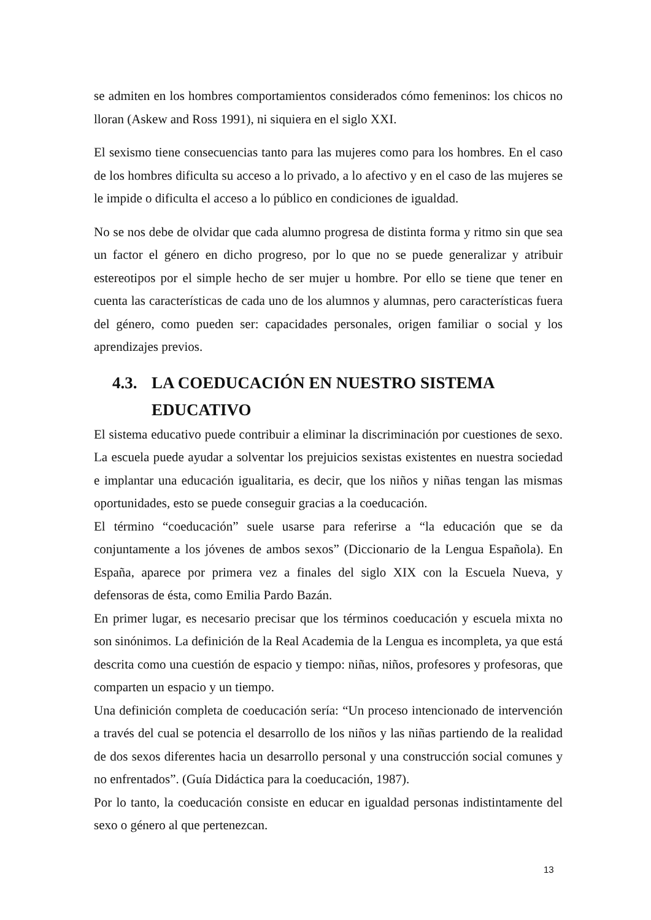se admiten en los hombres comportamientos considerados cómo femeninos: los chicos no lloran (Askew and Ross 1991), ni siquiera en el siglo XXI.
El sexismo tiene consecuencias tanto para las mujeres como para los hombres. En el caso de los hombres dificulta su acceso a lo privado, a lo afectivo y en el caso de las mujeres se le impide o dificulta el acceso a lo público en condiciones de igualdad.
No se nos debe de olvidar que cada alumno progresa de distinta forma y ritmo sin que sea un factor el género en dicho progreso, por lo que no se puede generalizar y atribuir estereotipos por el simple hecho de ser mujer u hombre. Por ello se tiene que tener en cuenta las características de cada uno de los alumnos y alumnas, pero características fuera del género, como pueden ser: capacidades personales, origen familiar o social y los aprendizajes previos.
4.3. LA COEDUCACIÓN EN NUESTRO SISTEMA EDUCATIVO
El sistema educativo puede contribuir a eliminar la discriminación por cuestiones de sexo. La escuela puede ayudar a solventar los prejuicios sexistas existentes en nuestra sociedad e implantar una educación igualitaria, es decir, que los niños y niñas tengan las mismas oportunidades, esto se puede conseguir gracias a la coeducación.
El término “coeducación” suele usarse para referirse a “la educación que se da conjuntamente a los jóvenes de ambos sexos” (Diccionario de la Lengua Española). En España, aparece por primera vez a finales del siglo XIX con la Escuela Nueva, y defensoras de ésta, como Emilia Pardo Bazán.
En primer lugar, es necesario precisar que los términos coeducación y escuela mixta no son sinónimos. La definición de la Real Academia de la Lengua es incompleta, ya que está descrita como una cuestión de espacio y tiempo: niñas, niños, profesores y profesoras, que comparten un espacio y un tiempo.
Una definición completa de coeducación sería: “Un proceso intencionado de intervención a través del cual se potencia el desarrollo de los niños y las niñas partiendo de la realidad de dos sexos diferentes hacia un desarrollo personal y una construcción social comunes y no enfrentados”. (Guía Didáctica para la coeducación, 1987).
Por lo tanto, la coeducación consiste en educar en igualdad personas indistintamente del sexo o género al que pertenezcan.
13